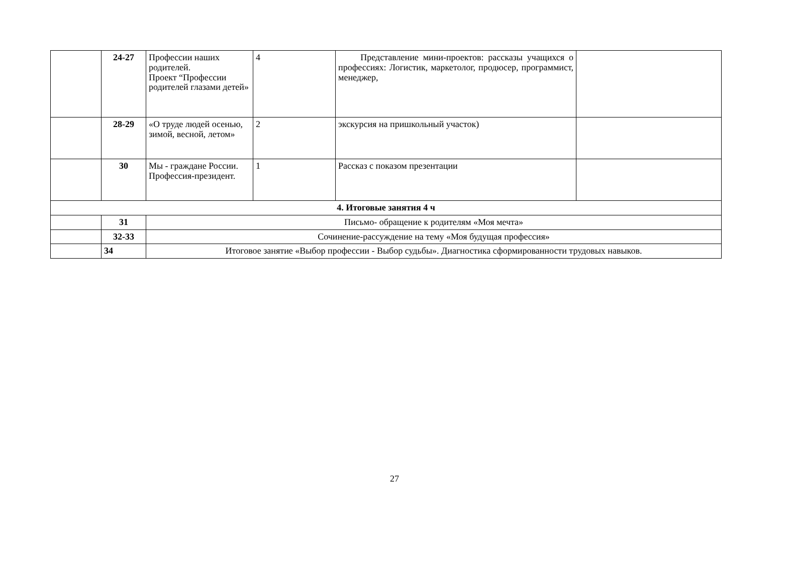| | 24-27 | Профессии наших родителей. Проект “Профессии родителей глазами детей» | 4 | Представление мини-проектов: рассказы учащихся о профессиях: Логистик, маркетолог, продюсер, программист, менеджер, | |
| | 28-29 | «О труде людей осенью, зимой, весной, летом» | 2 | экскурсия на пришкольный участок) | |
| | 30 | Мы - граждане России. Профессия-президент. | 1 | Рассказ с показом презентации | |
| 4. Итоговые занятия 4 ч | | | | | |
| | 31 | Письмо- обращение к родителям «Моя мечта» | | | |
| | 32-33 | Сочинение-рассуждение на тему «Моя будущая профессия» | | | |
| | 34 | Итоговое занятие «Выбор профессии - Выбор судьбы». Диагностика сформированности трудовых навыков. | | | |
27